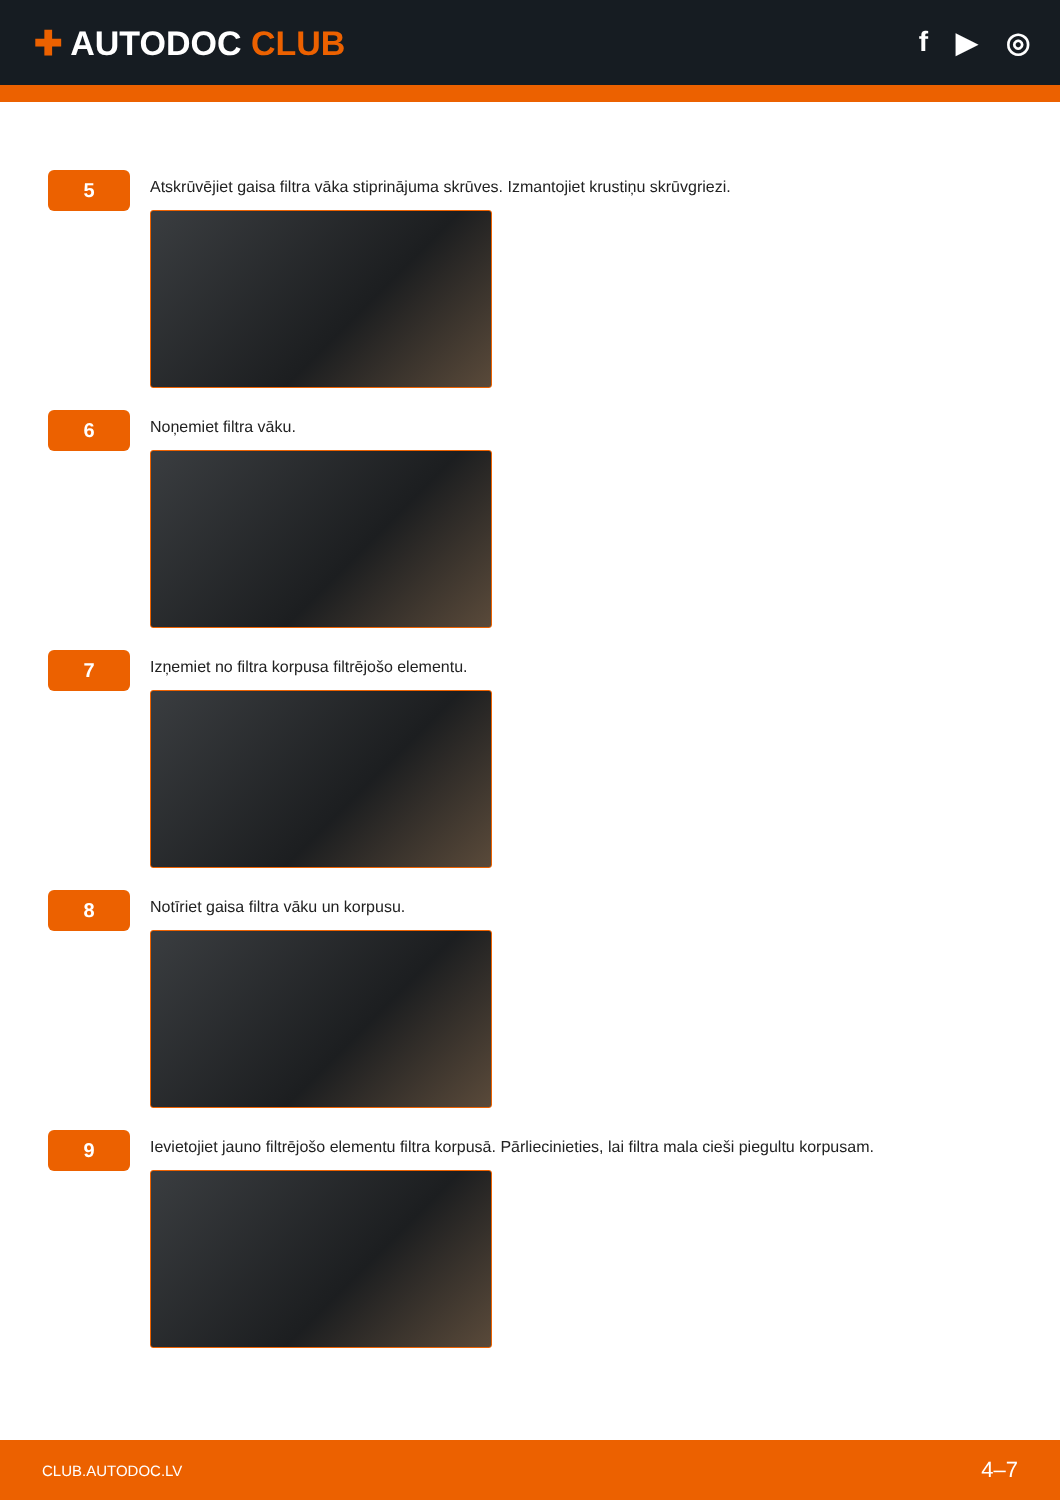✚ AUTODOC CLUB
f ▶ ◎
5
Atskrūvējiet gaisa filtra vāka stiprinājuma skrūves. Izmantojiet krustiņu skrūvgriezi.
6
Noņemiet filtra vāku.
7
Izņemiet no filtra korpusa filtrējošo elementu.
8
Notīriet gaisa filtra vāku un korpusu.
9
Ievietojiet jauno filtrējošo elementu filtra korpusā. Pārliecinieties, lai filtra mala cieši piegultu korpusam.
CLUB.AUTODOC.LV 4–7